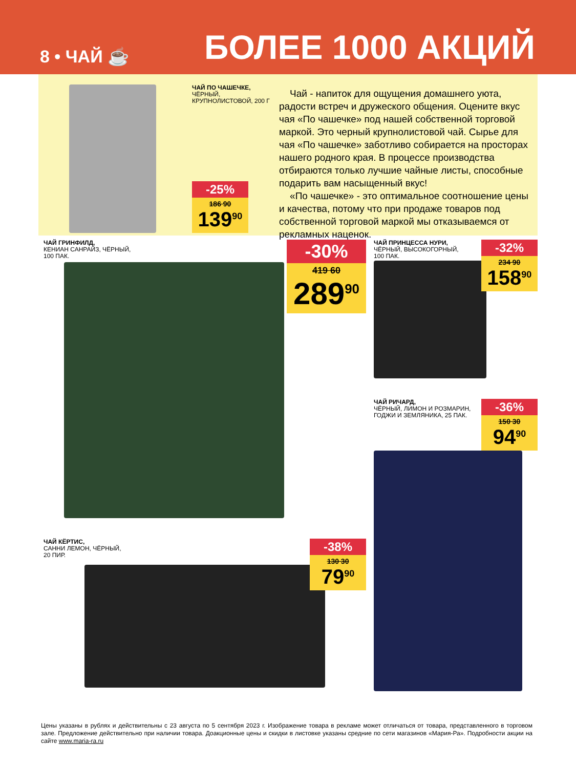8 • ЧАЙ ☕
БОЛЕЕ 1000 АКЦИЙ
ЧАЙ ПО ЧАШЕЧКЕ,
ЧЁРНЫЙ, КРУПНОЛИСТОВОЙ, 200 Г
-25%
186 90
139<sup>90</sup>
Чай - напиток для ощущения домашнего уюта, радости встреч и дружеского общения. Оцените вкус чая «По чашечке» под нашей собственной торговой маркой. Это черный крупнолистовой чай. Сырье для чая «По чашечке» заботливо собирается на просторах нашего родного края. В процессе производства отбираются только лучшие чайные листы, способные подарить вам насыщенный вкус!
«По чашечке» - это оптимальное соотношение цены и качества, потому что при продаже товаров под собственной торговой маркой мы отказываемся от рекламных наценок.
ЧАЙ ГРИНФИЛД,
КЕНИАН САНРАЙЗ, ЧЁРНЫЙ,
100 ПАК.
-30%
419 60
289<sup>90</sup>
ЧАЙ КЁРТИС,
САННИ ЛЕМОН, ЧЁРНЫЙ,
20 ПИР.
-38%
130 30
79<sup>90</sup>
ЧАЙ ПРИНЦЕССА НУРИ,
ЧЁРНЫЙ, ВЫСОКОГОРНЫЙ,
100 ПАК.
-32%
234 90
158<sup>90</sup>
ЧАЙ РИЧАРД,
ЧЁРНЫЙ, ЛИМОН И РОЗМАРИН,
ГОДЖИ И ЗЕМЛЯНИКА, 25 ПАК.
-36%
150 30
94<sup>90</sup>
Цены указаны в рублях и действительны с 23 августа по 5 сентября 2023 г. Изображение товара в рекламе может отличаться от товара, представленного в торговом зале. Предложение действительно при наличии товара. Доакционные цены и скидки в листовке указаны средние по сети магазинов «Мария-Ра». Подробности акции на сайте www.maria-ra.ru